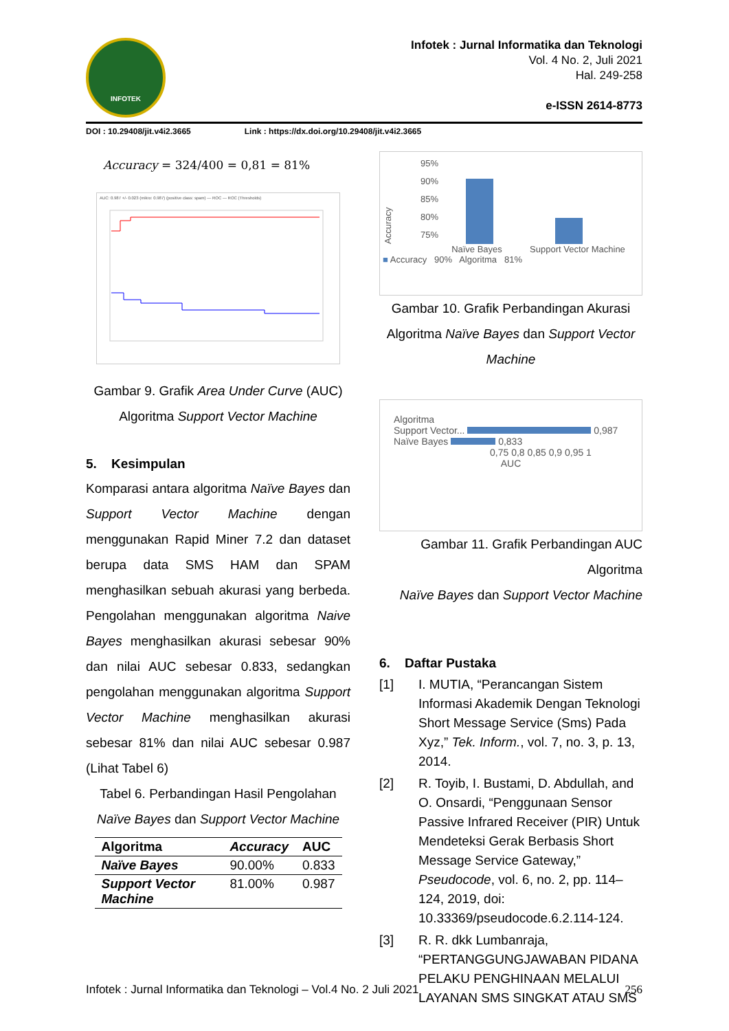INFOTEK
Infotek : Jurnal Informatika dan Teknologi
Vol. 4 No. 2, Juli 2021
Hal. 249-258
e-ISSN 2614-8773
DOI : 10.29408/jit.v4i2.3665 Link : https://dx.doi.org/10.29408/jit.v4i2.3665
Accuracy = 324/400 = 0,81 = 81%
AUC: 0.987 +/- 0.023 (mikro: 0.987) (positive class: spam) — ROC — ROC (Thresholds)
Gambar 9. Grafik Area Under Curve (AUC)
Algoritma Support Vector Machine
5. Kesimpulan
Komparasi antara algoritma Naïve Bayes dan Support Vector Machine dengan menggunakan Rapid Miner 7.2 dan dataset berupa data SMS HAM dan SPAM menghasilkan sebuah akurasi yang berbeda. Pengolahan menggunakan algoritma Naive Bayes menghasilkan akurasi sebesar 90% dan nilai AUC sebesar 0.833, sedangkan pengolahan menggunakan algoritma Support Vector Machine menghasilkan akurasi sebesar 81% dan nilai AUC sebesar 0.987 (Lihat Tabel 6)
Tabel 6. Perbandingan Hasil Pengolahan Naïve Bayes dan Support Vector Machine
| Algoritma | Accuracy | AUC |
| --- | --- | --- |
| Naïve Bayes | 90.00% | 0.833 |
| Support Vector Machine | 81.00% | 0.987 |
Accuracy
95%
90%
85%
80%
75%
Naïve Bayes Support Vector Machine
■ Accuracy 90% Algoritma 81%
Gambar 10. Grafik Perbandingan Akurasi Algoritma Naïve Bayes dan Support Vector Machine
Algoritma
Support Vector... 0,987
Naïve Bayes 0,833
0,75 0,8 0,85 0,9 0,95 1
AUC
Gambar 11. Grafik Perbandingan AUC Algoritma
Naïve Bayes dan Support Vector Machine
6. Daftar Pustaka
[1] I. MUTIA, “Perancangan Sistem Informasi Akademik Dengan Teknologi Short Message Service (Sms) Pada Xyz,” Tek. Inform., vol. 7, no. 3, p. 13, 2014.
[2] R. Toyib, I. Bustami, D. Abdullah, and O. Onsardi, “Penggunaan Sensor Passive Infrared Receiver (PIR) Untuk Mendeteksi Gerak Berbasis Short Message Service Gateway,” Pseudocode, vol. 6, no. 2, pp. 114–124, 2019, doi: 10.33369/pseudocode.6.2.114-124.
[3] R. R. dkk Lumbanraja, “PERTANGGUNGJAWABAN PIDANA PELAKU PENGHINAAN MELALUI LAYANAN SMS SINGKAT ATAU SMS
Infotek : Jurnal Informatika dan Teknologi – Vol.4 No. 2 Juli 2021 256